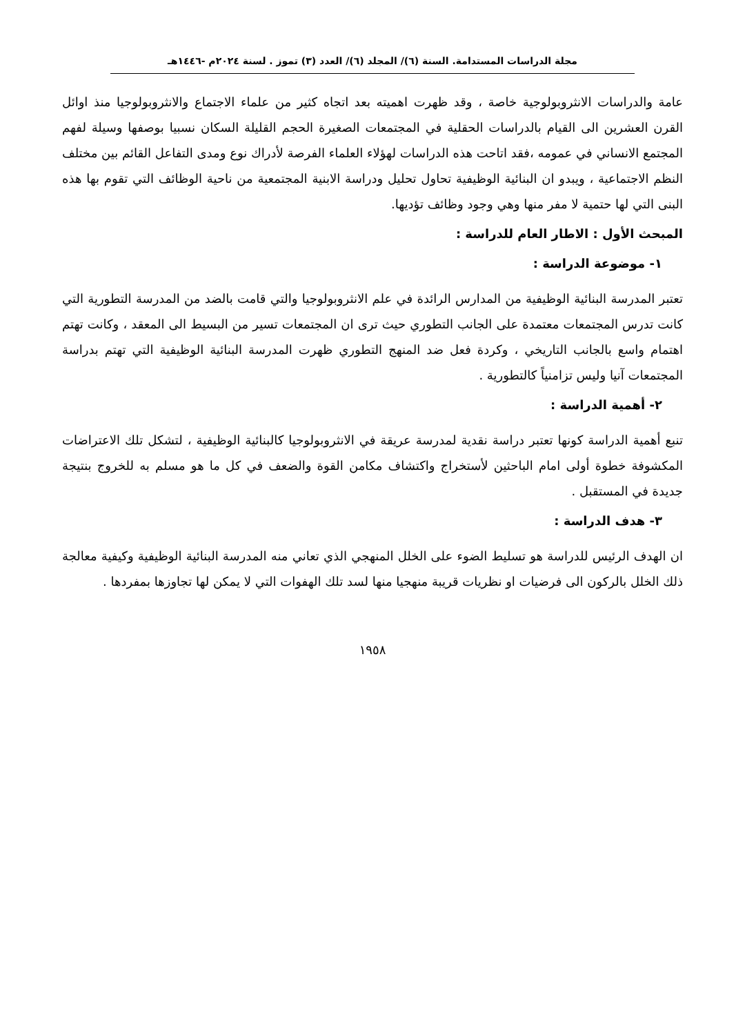مجلة الدراسات المستدامة. السنة (٦)/ المجلد (٦)/ العدد (٣) تموز . لسنة ٢٠٢٤م -١٤٤٦هـ
عامة والدراسات الانثروبولوجية خاصة ، وقد ظهرت اهميته بعد اتجاه كثير من علماء الاجتماع والانثروبولوجيا منذ اوائل القرن العشرين الى القيام بالدراسات الحقلية في المجتمعات الصغيرة الحجم القليلة السكان نسبيا بوصفها وسيلة لفهم المجتمع الانساني في عمومه ،فقد اتاحت هذه الدراسات لهؤلاء العلماء الفرصة لأدراك نوع ومدى التفاعل القائم بين مختلف النظم الاجتماعية ، ويبدو ان البنائية الوظيفية تحاول تحليل ودراسة الابنية المجتمعية من ناحية الوظائف التي تقوم بها هذه البنى التي لها حتمية لا مفر منها وهي وجود وظائف تؤديها.
المبحث الأول : الاطار العام للدراسة :
١- موضوعة الدراسة :
تعتبر المدرسة البنائية الوظيفية من المدارس الرائدة في علم الانثروبولوجيا والتي قامت بالضد من المدرسة التطورية التي كانت تدرس المجتمعات معتمدة على الجانب التطوري حيث ترى ان المجتمعات تسير من البسيط الى المعقد ، وكانت تهتم اهتمام واسع بالجانب التاريخي ، وكردة فعل ضد المنهج التطوري ظهرت المدرسة البنائية الوظيفية التي تهتم بدراسة المجتمعات آنيا وليس تزامنياً كالتطورية .
٢- أهمية الدراسة :
تنبع أهمية الدراسة كونها تعتبر دراسة نقدية لمدرسة عريقة في الانثروبولوجيا كالبنائية الوظيفية ، لتشكل تلك الاعتراضات المكشوفة خطوة أولى امام الباحثين لأستخراج واكتشاف مكامن القوة والضعف في كل ما هو مسلم به للخروج بنتيجة جديدة في المستقبل .
٣- هدف الدراسة :
ان الهدف الرئيس للدراسة هو تسليط الضوء على الخلل المنهجي الذي تعاني منه المدرسة البنائية الوظيفية وكيفية معالجة ذلك الخلل بالركون الى فرضيات او نظريات قريبة منهجيا منها لسد تلك الهفوات التي لا يمكن لها تجاوزها بمفردها .
١٩٥٨